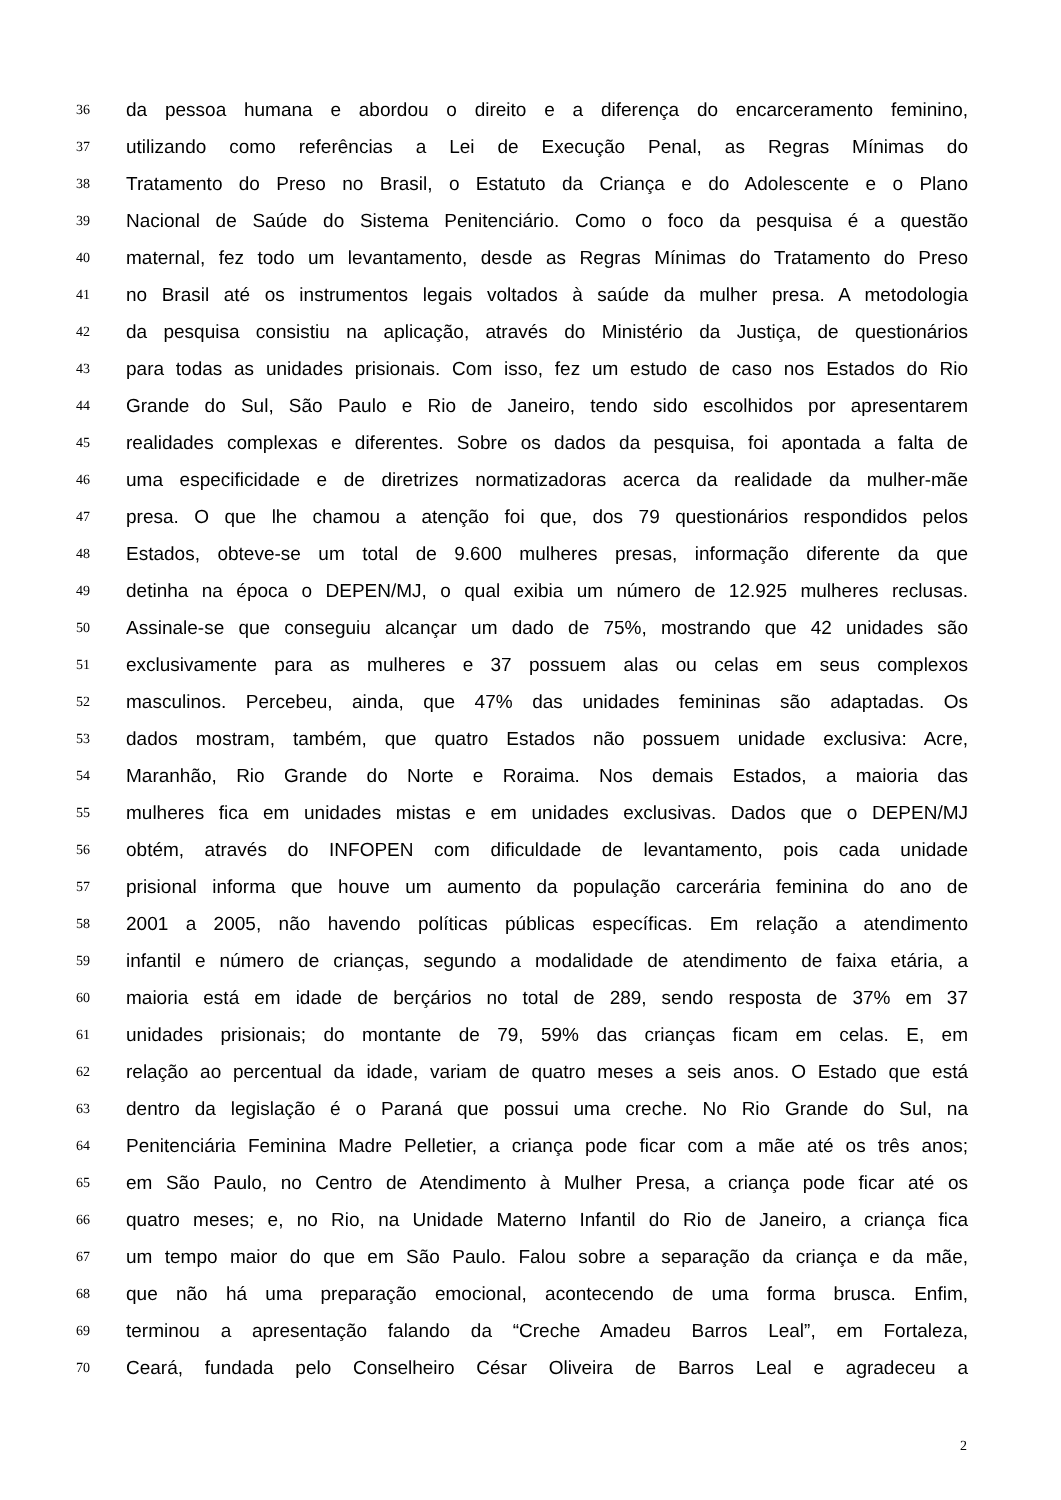36 da pessoa humana e abordou o direito e a diferença do encarceramento feminino,
37 utilizando como referências a Lei de Execução Penal, as Regras Mínimas do
38 Tratamento do Preso no Brasil, o Estatuto da Criança e do Adolescente e o Plano
39 Nacional de Saúde do Sistema Penitenciário. Como o foco da pesquisa é a questão
40 maternal, fez todo um levantamento, desde as Regras Mínimas do Tratamento do Preso
41 no Brasil até os instrumentos legais voltados à saúde da mulher presa. A metodologia
42 da pesquisa consistiu na aplicação, através do Ministério da Justiça, de questionários
43 para todas as unidades prisionais. Com isso, fez um estudo de caso nos Estados do Rio
44 Grande do Sul, São Paulo e Rio de Janeiro, tendo sido escolhidos por apresentarem
45 realidades complexas e diferentes. Sobre os dados da pesquisa, foi apontada a falta de
46 uma especificidade e de diretrizes normatizadoras acerca da realidade da mulher-mãe
47 presa. O que lhe chamou a atenção foi que, dos 79 questionários respondidos pelos
48 Estados, obteve-se um total de 9.600 mulheres presas, informação diferente da que
49 detinha na época o DEPEN/MJ, o qual exibia um número de 12.925 mulheres reclusas.
50 Assinale-se que conseguiu alcançar um dado de 75%, mostrando que 42 unidades são
51 exclusivamente para as mulheres e 37 possuem alas ou celas em seus complexos
52 masculinos. Percebeu, ainda, que 47% das unidades femininas são adaptadas. Os
53 dados mostram, também, que quatro Estados não possuem unidade exclusiva: Acre,
54 Maranhão, Rio Grande do Norte e Roraima. Nos demais Estados, a maioria das
55 mulheres fica em unidades mistas e em unidades exclusivas. Dados que o DEPEN/MJ
56 obtém, através do INFOPEN com dificuldade de levantamento, pois cada unidade
57 prisional informa que houve um aumento da população carcerária feminina do ano de
58 2001 a 2005, não havendo políticas públicas específicas. Em relação a atendimento
59 infantil e número de crianças, segundo a modalidade de atendimento de faixa etária, a
60 maioria está em idade de berçários no total de 289, sendo resposta de 37% em 37
61 unidades prisionais; do montante de 79, 59% das crianças ficam em celas. E, em
62 relação ao percentual da idade, variam de quatro meses a seis anos. O Estado que está
63 dentro da legislação é o Paraná que possui uma creche. No Rio Grande do Sul, na
64 Penitenciária Feminina Madre Pelletier, a criança pode ficar com a mãe até os três anos;
65 em São Paulo, no Centro de Atendimento à Mulher Presa, a criança pode ficar até os
66 quatro meses; e, no Rio, na Unidade Materno Infantil do Rio de Janeiro, a criança fica
67 um tempo maior do que em São Paulo. Falou sobre a separação da criança e da mãe,
68 que não há uma preparação emocional, acontecendo de uma forma brusca. Enfim,
69 terminou a apresentação falando da “Creche Amadeu Barros Leal”, em Fortaleza,
70 Ceará, fundada pelo Conselheiro César Oliveira de Barros Leal e agradeceu a
2